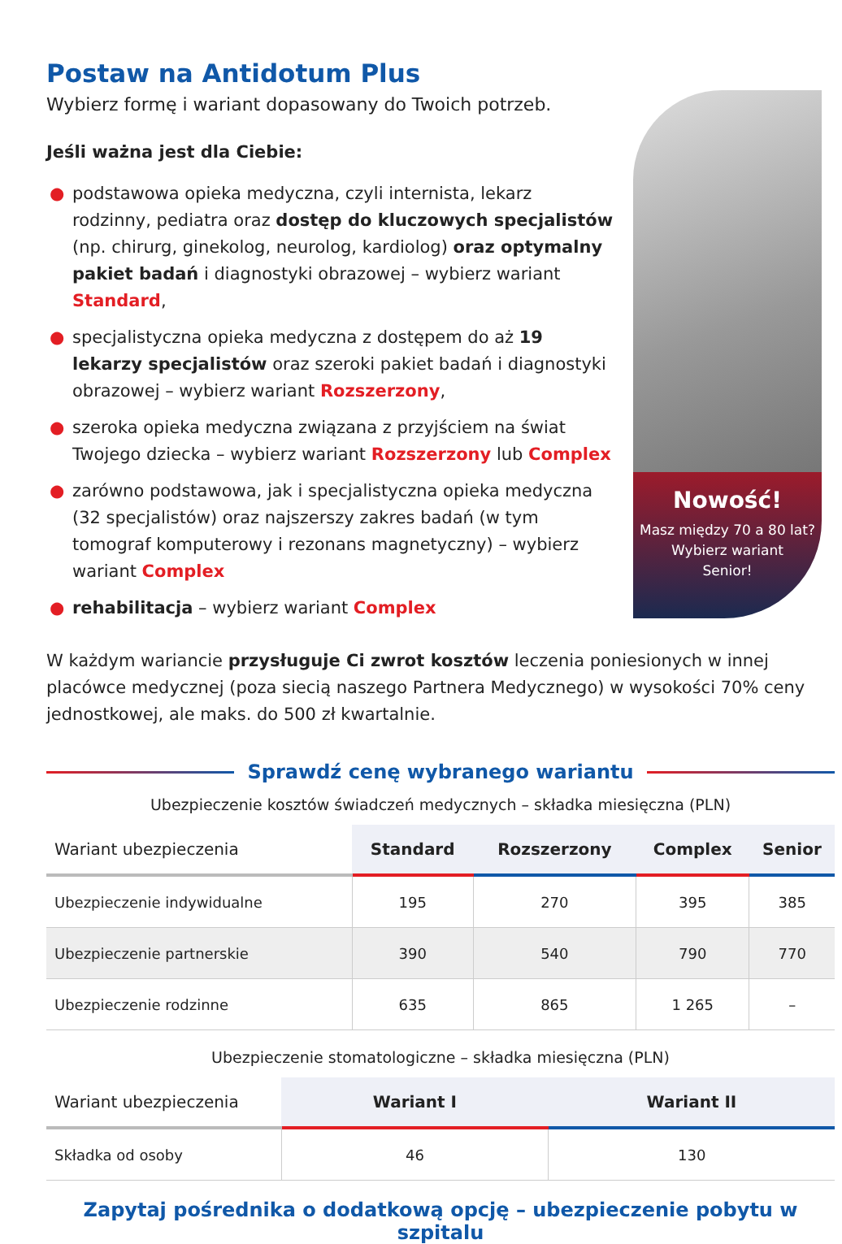Postaw na Antidotum Plus
Wybierz formę i wariant dopasowany do Twoich potrzeb.
Jeśli ważna jest dla Ciebie:
● podstawowa opieka medyczna, czyli internista, lekarz rodzinny, pediatra oraz dostęp do kluczowych specjalistów (np. chirurg, ginekolog, neurolog, kardiolog) oraz optymalny pakiet badań i diagnostyki obrazowej – wybierz wariant Standard,
● specjalistyczna opieka medyczna z dostępem do aż 19 lekarzy specjalistów oraz szeroki pakiet badań i diagnostyki obrazowej – wybierz wariant Rozszerzony,
● szeroka opieka medyczna związana z przyjściem na świat Twojego dziecka – wybierz wariant Rozszerzony lub Complex
● zarówno podstawowa, jak i specjalistyczna opieka medyczna (32 specjalistów) oraz najszerszy zakres badań (w tym tomograf komputerowy i rezonans magnetyczny) – wybierz wariant Complex
● rehabilitacja – wybierz wariant Complex
Nowość!
Masz między 70 a 80 lat?
Wybierz wariant
Senior!
W każdym wariancie przysługuje Ci zwrot kosztów leczenia poniesionych w innej placówce medycznej (poza siecią naszego Partnera Medycznego) w wysokości 70% ceny jednostkowej, ale maks. do 500 zł kwartalnie.
Sprawdź cenę wybranego wariantu
Ubezpieczenie kosztów świadczeń medycznych – składka miesięczna (PLN)
| Wariant ubezpieczenia | Standard | Rozszerzony | Complex | Senior |
| --- | --- | --- | --- | --- |
| Ubezpieczenie indywidualne | 195 | 270 | 395 | 385 |
| Ubezpieczenie partnerskie | 390 | 540 | 790 | 770 |
| Ubezpieczenie rodzinne | 635 | 865 | 1 265 | – |
Ubezpieczenie stomatologiczne – składka miesięczna (PLN)
| Wariant ubezpieczenia | Wariant I | Wariant II |
| --- | --- | --- |
| Składka od osoby | 46 | 130 |
Zapytaj pośrednika o dodatkową opcję – ubezpieczenie pobytu w szpitalu